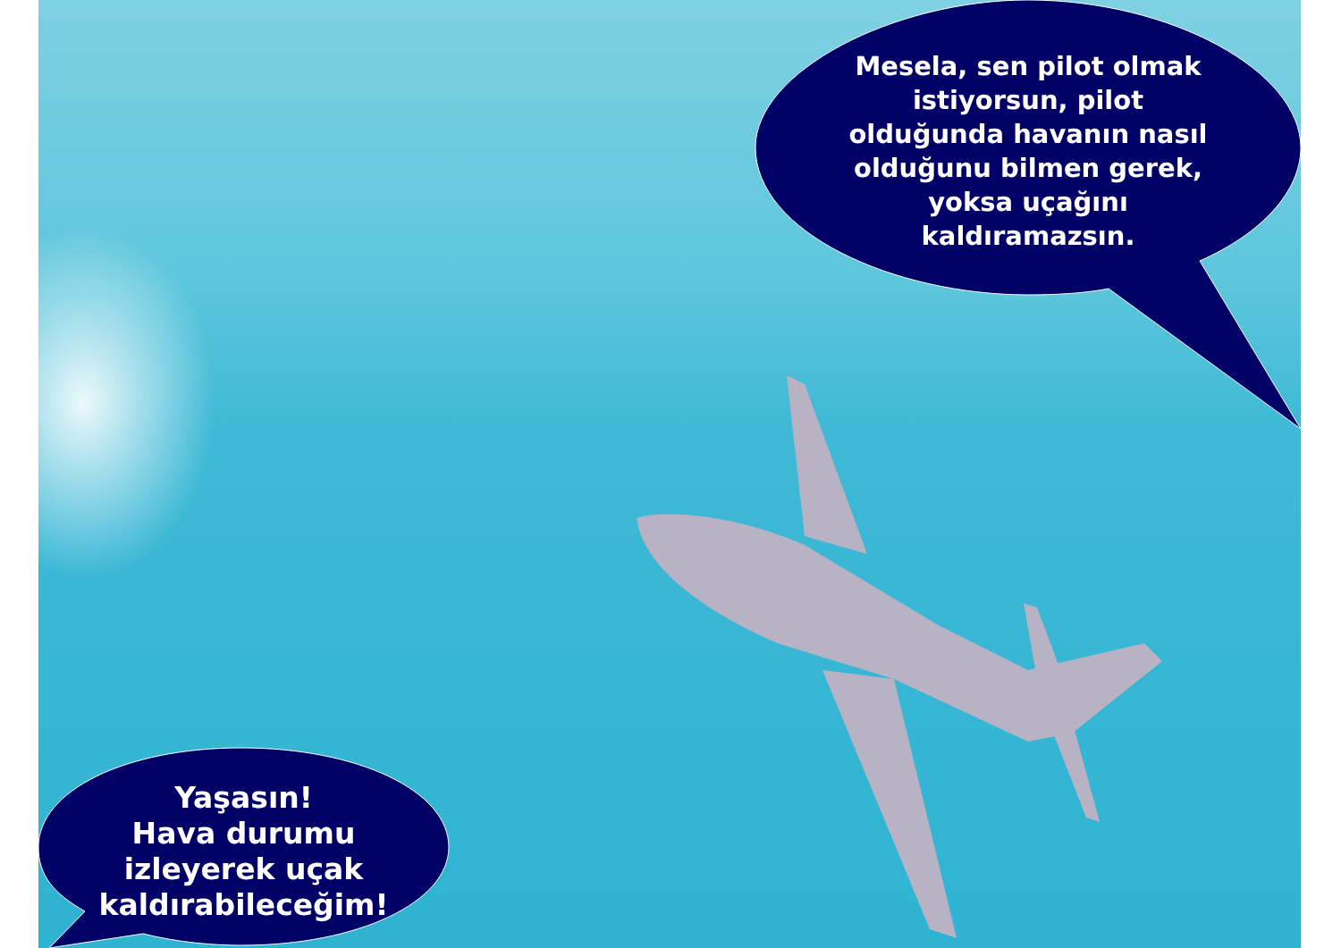Mesela, sen pilot olmak istiyorsun, pilot olduğunda havanın nasıl olduğunu bilmen gerek, yoksa uçağını kaldıramazsın.
Yaşasın!
Hava durumu izleyerek uçak kaldırabileceğim!